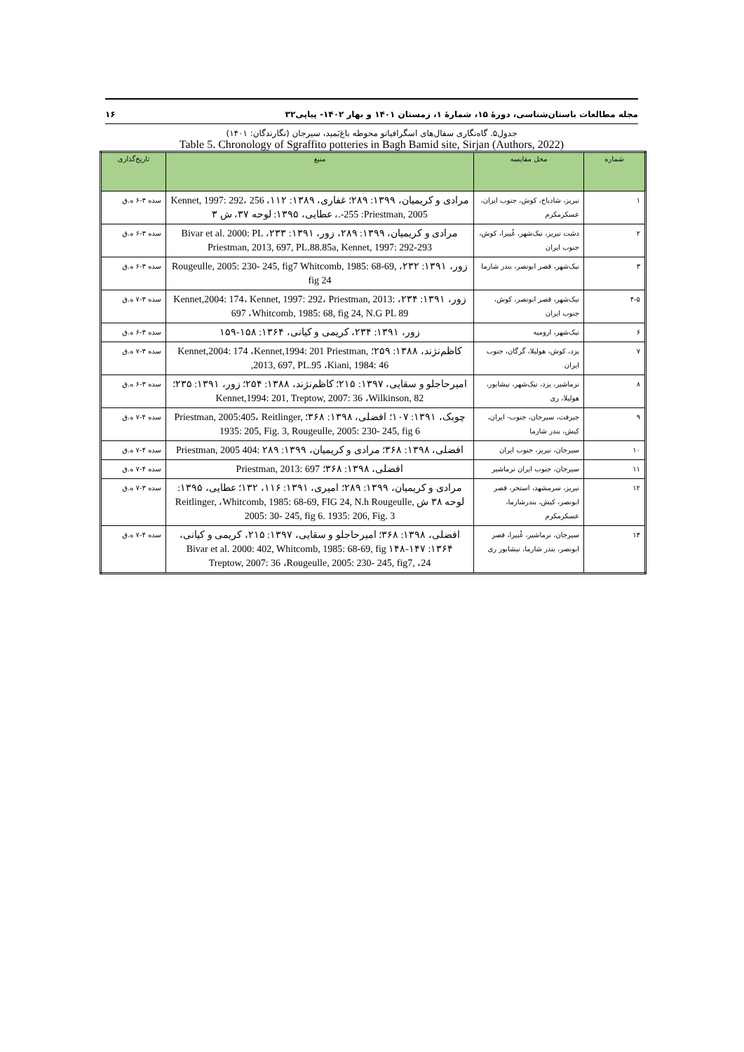مجله مطالعات باستان‌شناسی، دورهٔ ۱۵، شمارهٔ ۱، زمستان ۱۴۰۱ و بهار ۱۴۰۲- پیاپی۳۲ ۱۶
جدول۵. گاه‌نگاری سفال‌های اسگرافیاتو محوطه باغ‌بَمید، سیرجان (نگارندگان: ۱۴۰۱)
Table 5. Chronology of Sgraffito potteries in Bagh Bamid site, Sirjan (Authors, 2022)
| شماره | محل مقایسه | منبع | تاریخ‌گذاری |
| --- | --- | --- | --- |
| ۱ | نیریز، شادیاخ، کوش، جنوب ایران، عسکرمکرم | مرادی و کریمیان، ۱۳۹۹: ۲۸۹؛ غفاری، ۱۳۸۹: ۱۱۲، Kennet, 1997: 292، 256 .-255 :Priestman, 2005، عطایی، ۱۳۹۵: لوحه ۳۷، ش ۳ | سده ۳-۶ ه.ق |
| ۲ | دشت نیریز، نیک‌شهر، غُبیرا، کوش، جنوب ایران | مرادی و کریمیان، ۱۳۹۹: ۲۸۹، زور، ۱۳۹۱: ۲۳۳، Bivar et al. 2000: PL Priestman, 2013, 697, PL.88.85a, Kennet, 1997: 292-293 | سده ۳-۶ ه.ق |
| ۳ | نیک‌شهر، قصر ابونصر، بندر شارما | زور، ۱۳۹۱: ۲۳۲، Rougeulle, 2005: 230- 245, fig7 Whitcomb, 1985: 68-69, fig 24 | سده ۳-۶ ه.ق |
| ۴-۵ | نیک‌شهر، قصر ابونصر، کوش، جنوب ایران | زور، ۱۳۹۱: ۲۳۴، Kennet,2004: 174، Kennet, 1997: 292، Priestman, 2013: 697 ،Whitcomb, 1985: 68, fig 24, N.G PL 89 | سده ۳-۷ ه.ق |
| ۶ | نیک‌شهر، ارومیه | زور، ۱۳۹۱: ۲۳۴، کریمی و کیانی، ۱۳۶۴: ۱۵۸-۱۵۹ | سده ۳-۶ ه.ق |
| ۷ | یزد، کوش، هولیلا، گرگان، جنوب ایران | کاظم‌نژند، ۱۳۸۸: ۲۵۹؛ Kennet,2004: 174 ،Kennet,1994: 201 Priestman, 2013, 697, PL.95 ،Kiani, 1984: 46, | سده ۳-۷ ه.ق |
| ۸ | نرماشیر، یزد، نیک‌شهر، نیشابور، هولیلا، ری | امیرحاجلو و سقایی، ۱۳۹۷: ۲۱۵؛ کاظم‌نژند، ۱۳۸۸: ۲۵۴؛ زور، ۱۳۹۱: ۲۳۵؛ Kennet,1994: 201, Treptow, 2007: 36 ،Wilkinson, 82 | سده ۳-۶ ه.ق |
| ۹ | جیرفت، سیرجان، جنوب- ایران، کیش، بندر شارما | چوبک، ۱۳۹۱: ۱۰۷؛ افضلی، ۱۳۹۸: ۳۶۸؛ Priestman, 2005:405، Reitlinger, 1935: 205, Fig. 3, Rougeulle, 2005: 230- 245, fig 6 | سده ۴-۷ ه.ق |
| ۱۰ | سیرجان، نیریز، جنوب ایران | افضلی، ۱۳۹۸: ۳۶۸؛ مرادی و کریمیان، ۱۳۹۹: ۲۸۹ :Priestman, 2005 404 | سده ۴-۷ ه.ق |
| ۱۱ | سیرجان، جنوب ایران نرماشیر | افضلی، ۱۳۹۸: ۳۶۸؛ Priestman, 2013: 697 | سده ۴-۷ ه.ق |
| ۱۲ | نیریز، سرمشهد، استخر، قصر ابونصر، کیش، بندرشارما، عسکرمکرم | مرادی و کریمیان، ۱۳۹۹: ۲۸۹؛ امیری، ۱۳۹۱: ۱۱۶، ۱۳۲؛ عطایی، ۱۳۹۵: لوحه ۳۸ ش Reitlinger, ،Whitcomb, 1985: 68-69, FIG 24, N.h Rougeulle, 2005: 30- 245, fig 6. 1935: 206, Fig. 3 | سده ۳-۷ ه.ق |
| ۱۳ | سیرجان، نرماشیر، غُبیرا، قصر ابونصر، بندر شارما، نیشابور ری | افضلی، ۱۳۹۸: ۳۶۸؛ امیرحاجلو و سقایی، ۱۳۹۷: ۲۱۵، کریمی و کیانی، ۱۳۶۴: ۱۴۷-۱۴۸ Bivar et al. 2000: 402, Whitcomb, 1985: 68-69, fig Treptow, 2007: 36 ،Rougeulle, 2005: 230- 245, fig7, ،24 | سده ۴-۷ ه.ق |